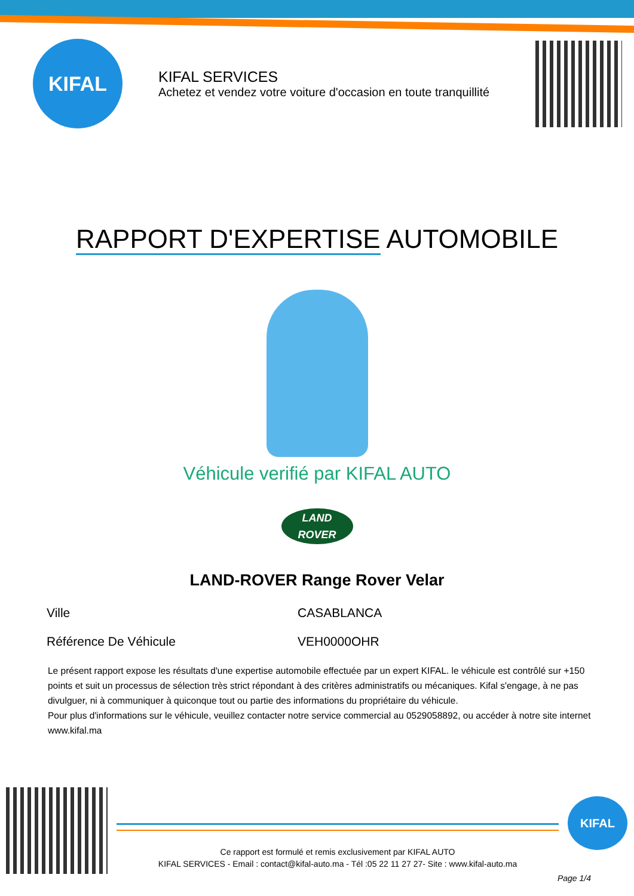KIFAL
KIFAL SERVICES
Achetez et vendez votre voiture d'occasion en toute tranquillité
RAPPORT D'EXPERTISE AUTOMOBILE
Véhicule verifié par KIFAL AUTO
LAND
ROVER
LAND-ROVER Range Rover Velar
| Ville | CASABLANCA |
| Référence De Véhicule | VEH0000OHR |
Le présent rapport expose les résultats d'une expertise automobile effectuée par un expert KIFAL. le véhicule est contrôlé sur +150 points et suit un processus de sélection très strict répondant à des critères administratifs ou mécaniques. Kifal s'engage, à ne pas divulguer, ni à communiquer à quiconque tout ou partie des informations du propriétaire du véhicule.
Pour plus d'informations sur le véhicule, veuillez contacter notre service commercial au 0529058892, ou accéder à notre site internet www.kifal.ma
Ce rapport est formulé et remis exclusivement par KIFAL AUTO
KIFAL SERVICES - Email : contact@kifal-auto.ma - Tél :05 22 11 27 27- Site : www.kifal-auto.ma
KIFAL
Page 1/4